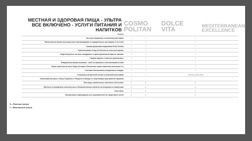МЕСТНАЯ И ЗДОРОВАЯ ПИЩА - УЛЬТРА ВСЕ ВКЛЮЧЕНО - УСЛУГИ ПИТАНИЯ И НАПИТКОВ
COSMO
POLITAN
DOLCE
VITA
MEDITERRANEAN
EXCELLENCE
| Услуги | | | |
| --- | --- | --- | --- |
| Зал для некурящих в основном ресторане | √ | √ | √ |
| Тематическое живое музыкальное сопровождение в определенных ресторанах À la Carte | √ | √ | √ |
| Свежее домашнее мороженое Dolce Gelato | √ | √ | √ |
| Приготовление блюд Ala Minute во всех ресторанах | √ | √ | √ |
| Кофе Nespresso во всех заведениях и фильтрованный кофе на завтрак | √ | √ | √ |
| Свежие фрукты и мясные деликатесы | √ | √ | √ |
| Ежедневная свежая выпечка - хлеб на закваске и безглютеновый хлеб | √ | √ | √ |
| Меню напитков во всех барах (в меню обозначены марки напитков категории А+) | √ | √ | √ |
| Система обозначения аллергенов в блюдах | √ | √ | √ |
| Специальный детский уголок в основном ресторане | √ | √ | √ (Disney Kids Club) |
| Основной ресторан; Улица Гурманов и Пекарня & Блюда от шеф-повара (внутренняя терраса) | √ | - | - |
| Все виды алкогольных напитков в бутылках | € | € | € |
| Местные и импортные алкогольные и безалкогольные напитки не входящие в концепцию | € | € | € |
| Лаун-бокс | € | € | € |
| Организация индивидуальных мероприятий на территории отеля | € | € | € |
€ = Платные услуги
√ = Бесплатные услуги